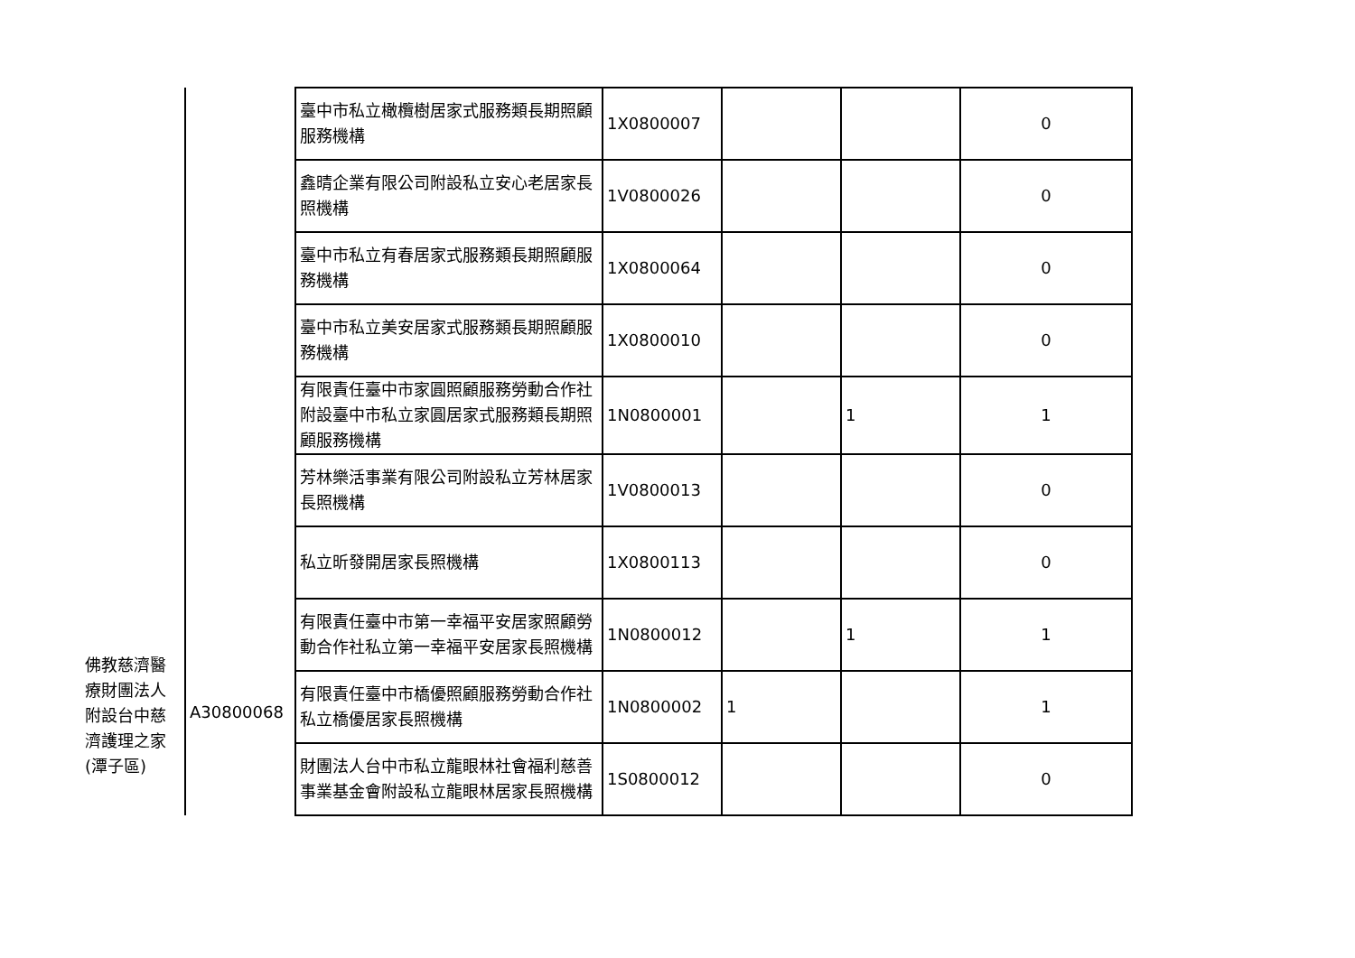| 佛教慈濟醫療財團法人附設台中慈濟護理之家(潭子區) | A30800068 | 臺中市私立橄欖樹居家式服務類長期照顧服務機構 | 1X0800007 | | | 0 |
| | | 鑫晴企業有限公司附設私立安心老居家長照機構 | 1V0800026 | | | 0 |
| | | 臺中市私立有春居家式服務類長期照顧服務機構 | 1X0800064 | | | 0 |
| | | 臺中市私立美安居家式服務類長期照顧服務機構 | 1X0800010 | | | 0 |
| | | 有限責任臺中市家圓照顧服務勞動合作社附設臺中市私立家圓居家式服務類長期照顧服務機構 | 1N0800001 | | 1 | 1 |
| | | 芳林樂活事業有限公司附設私立芳林居家長照機構 | 1V0800013 | | | 0 |
| | | 私立昕發開居家長照機構 | 1X0800113 | | | 0 |
| | | 有限責任臺中市第一幸福平安居家照顧勞動合作社私立第一幸福平安居家長照機構 | 1N0800012 | | 1 | 1 |
| | | 有限責任臺中市橋優照顧服務勞動合作社私立橋優居家長照機構 | 1N0800002 | 1 | | 1 |
| | | 財團法人台中市私立龍眼林社會福利慈善事業基金會附設私立龍眼林居家長照機構 | 1S0800012 | | | 0 |